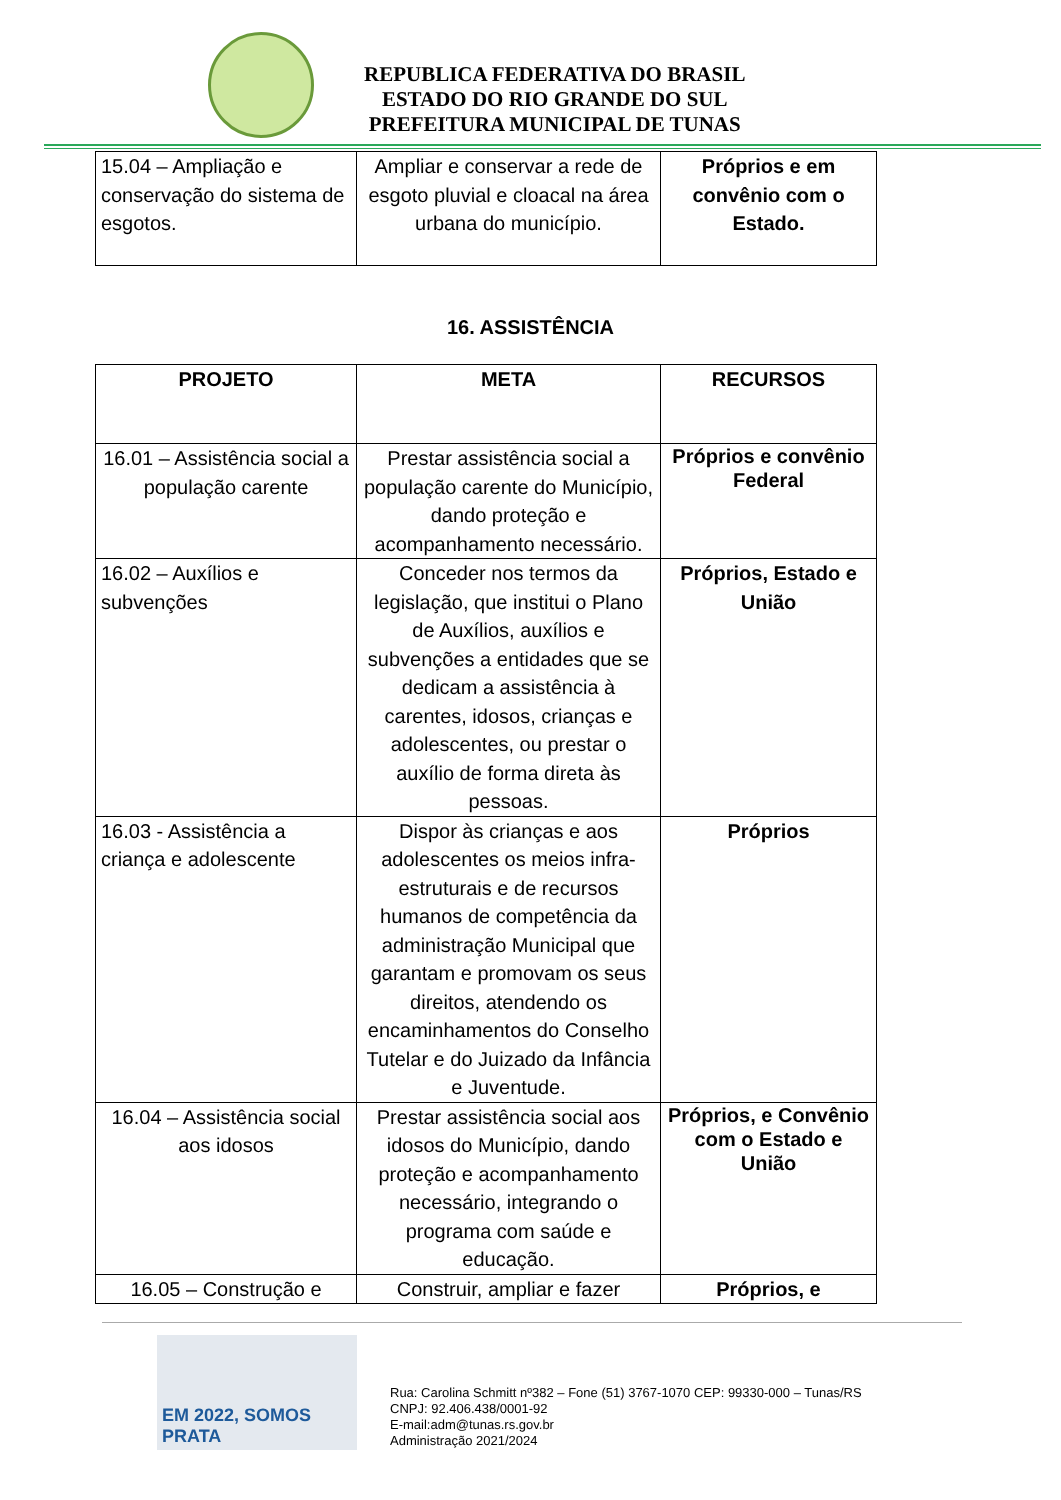REPUBLICA FEDERATIVA DO BRASIL
ESTADO DO RIO GRANDE DO SUL
PREFEITURA MUNICIPAL DE TUNAS
| 15.04 – Ampliação e conservação do sistema de esgotos. | Ampliar e conservar a rede de esgoto pluvial e cloacal na área urbana do município. | Próprios e em convênio com o Estado. |
16. ASSISTÊNCIA
| PROJETO | META | RECURSOS |
| --- | --- | --- |
| 16.01 – Assistência social a população carente | Prestar assistência social a população carente do Município, dando proteção e acompanhamento necessário. | Próprios e convênio Federal |
| 16.02 – Auxílios e subvenções | Conceder nos termos da legislação, que institui o Plano de Auxílios, auxílios e subvenções a entidades que se dedicam a assistência à carentes, idosos, crianças e adolescentes, ou prestar o auxílio de forma direta às pessoas. | Próprios, Estado e União |
| 16.03 - Assistência a criança e adolescente | Dispor às crianças e aos adolescentes os meios infra-estruturais e de recursos humanos de competência da administração Municipal que garantam e promovam os seus direitos, atendendo os encaminhamentos do Conselho Tutelar e do Juizado da Infância e Juventude. | Próprios |
| 16.04 – Assistência social aos idosos | Prestar assistência social aos idosos do Município, dando proteção e acompanhamento necessário, integrando o programa com saúde e educação. | Próprios, e Convênio com o Estado e União |
| 16.05 – Construção e | Construir, ampliar e fazer | Próprios, e |
EM 2022, SOMOS
PRATA
Rua: Carolina Schmitt nº382 – Fone (51) 3767-1070 CEP: 99330-000 – Tunas/RS
CNPJ: 92.406.438/0001-92
E-mail:adm@tunas.rs.gov.br
Administração 2021/2024